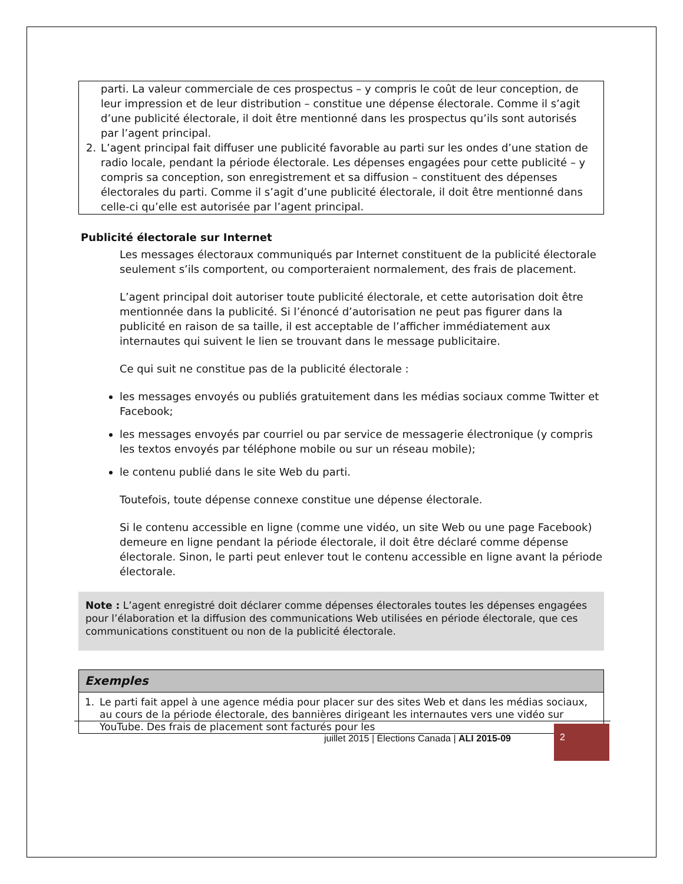parti. La valeur commerciale de ces prospectus – y compris le coût de leur conception, de leur impression et de leur distribution – constitue une dépense électorale. Comme il s’agit d’une publicité électorale, il doit être mentionné dans les prospectus qu’ils sont autorisés par l’agent principal.
2. L’agent principal fait diffuser une publicité favorable au parti sur les ondes d’une station de radio locale, pendant la période électorale. Les dépenses engagées pour cette publicité – y compris sa conception, son enregistrement et sa diffusion – constituent des dépenses électorales du parti. Comme il s’agit d’une publicité électorale, il doit être mentionné dans celle-ci qu’elle est autorisée par l’agent principal.
Publicité électorale sur Internet
Les messages électoraux communiqués par Internet constituent de la publicité électorale seulement s’ils comportent, ou comporteraient normalement, des frais de placement.
L’agent principal doit autoriser toute publicité électorale, et cette autorisation doit être mentionnée dans la publicité. Si l’énoncé d’autorisation ne peut pas figurer dans la publicité en raison de sa taille, il est acceptable de l’afficher immédiatement aux internautes qui suivent le lien se trouvant dans le message publicitaire.
Ce qui suit ne constitue pas de la publicité électorale :
les messages envoyés ou publiés gratuitement dans les médias sociaux comme Twitter et Facebook;
les messages envoyés par courriel ou par service de messagerie électronique (y compris les textos envoyés par téléphone mobile ou sur un réseau mobile);
le contenu publié dans le site Web du parti.
Toutefois, toute dépense connexe constitue une dépense électorale.
Si le contenu accessible en ligne (comme une vidéo, un site Web ou une page Facebook) demeure en ligne pendant la période électorale, il doit être déclaré comme dépense électorale. Sinon, le parti peut enlever tout le contenu accessible en ligne avant la période électorale.
Note : L’agent enregistré doit déclarer comme dépenses électorales toutes les dépenses engagées pour l’élaboration et la diffusion des communications Web utilisées en période électorale, que ces communications constituent ou non de la publicité électorale.
Exemples
1. Le parti fait appel à une agence média pour placer sur des sites Web et dans les médias sociaux, au cours de la période électorale, des bannières dirigeant les internautes vers une vidéo sur YouTube. Des frais de placement sont facturés pour les
juillet 2015 | Élections Canada | ALI 2015-09
2